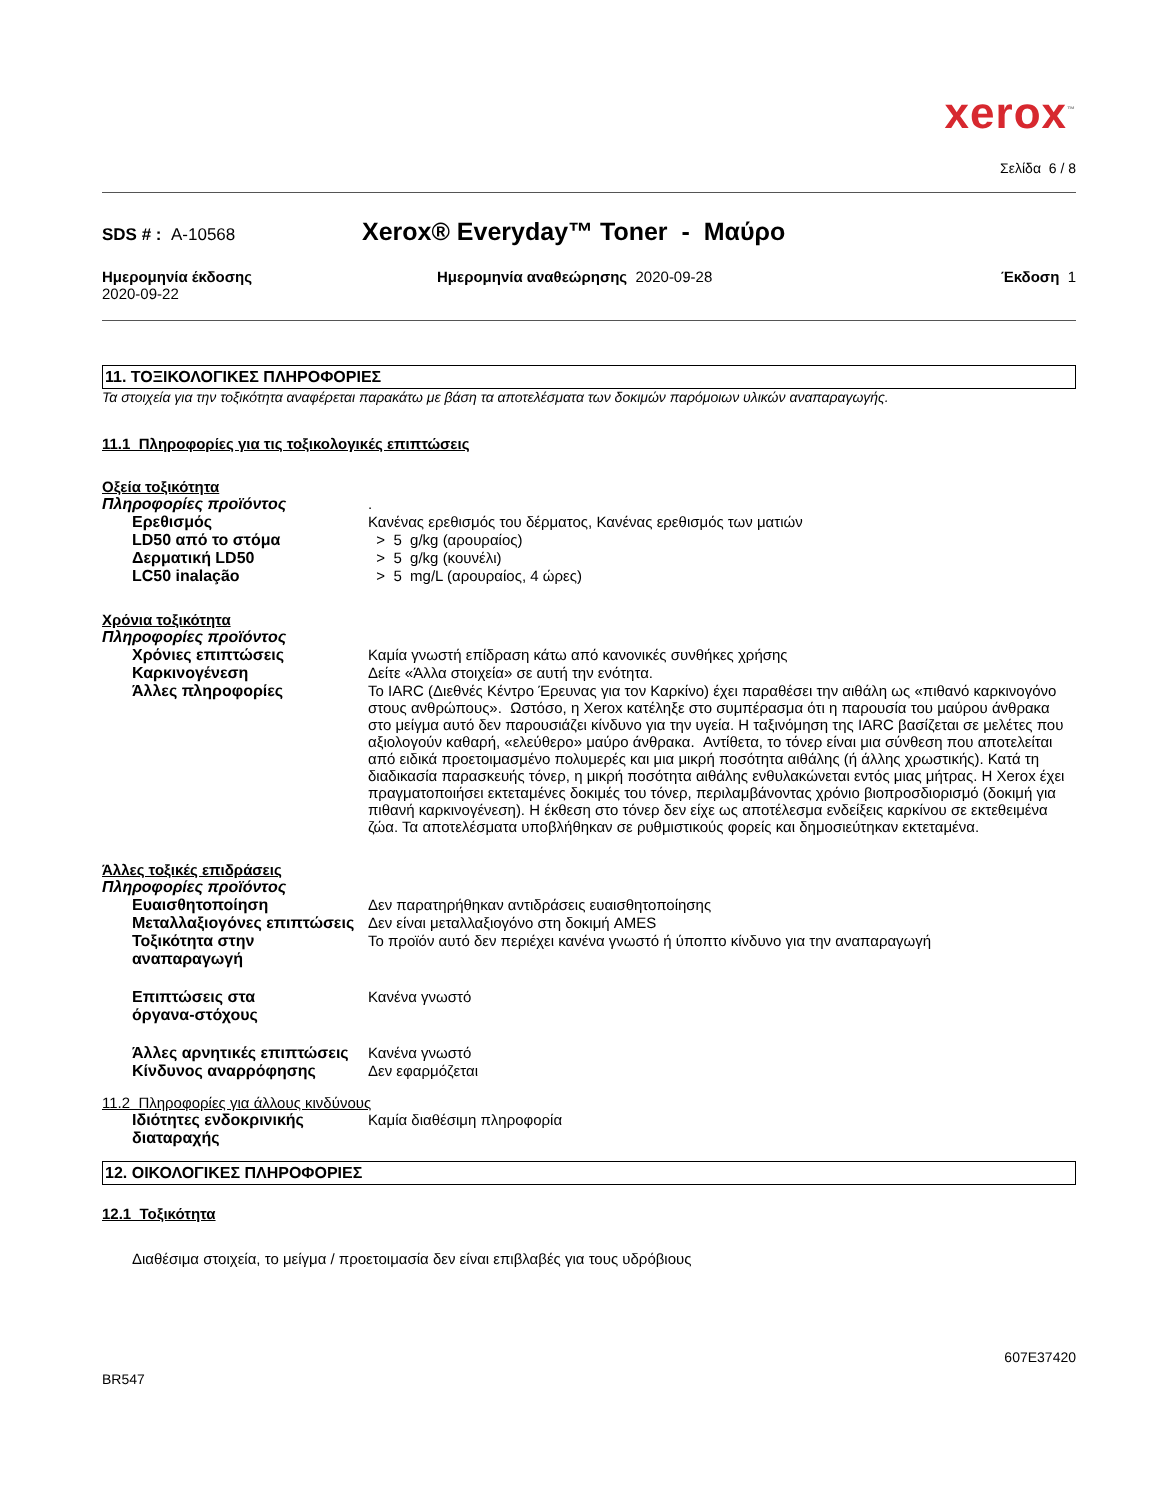xerox<sup>™</sup>
Σελίδα 6 / 8
SDS # : A-10568
Xerox® Everyday™ Toner - Μαύρο
Ημερομηνία έκδοσης
2020-09-22
Ημερομηνία αναθεώρησης 2020-09-28
Έκδοση 1
11. ΤΟΞΙΚΟΛΟΓΙΚΕΣ ΠΛΗΡΟΦΟΡΙΕΣ
Τα στοιχεία για την τοξικότητα αναφέρεται παρακάτω με βάση τα αποτελέσματα των δοκιμών παρόμοιων υλικών αναπαραγωγής.
11.1 Πληροφορίες για τις τοξικολογικές επιπτώσεις
Οξεία τοξικότητα
Πληροφορίες προϊόντος .
Ερεθισμός Κανένας ερεθισμός του δέρματος, Κανένας ερεθισμός των ματιών
LD50 από το στόμα > 5 g/kg (αρουραίος)
Δερματική LD50 > 5 g/kg (κουνέλι)
LC50 inalação > 5 mg/L (αρουραίος, 4 ώρες)
Χρόνια τοξικότητα
Πληροφορίες προϊόντος
Χρόνιες επιπτώσεις Καμία γνωστή επίδραση κάτω από κανονικές συνθήκες χρήσης
Καρκινογένεση Δείτε «Άλλα στοιχεία» σε αυτή την ενότητα.
Άλλες πληροφορίες Το IARC (Διεθνές Κέντρο Έρευνας για τον Καρκίνο) έχει παραθέσει την αιθάλη ως «πιθανό καρκινογόνο στους ανθρώπους». Ωστόσο, η Xerox κατέληξε στο συμπέρασμα ότι η παρουσία του μαύρου άνθρακα στο μείγμα αυτό δεν παρουσιάζει κίνδυνο για την υγεία. Η ταξινόμηση της IARC βασίζεται σε μελέτες που αξιολογούν καθαρή, «ελεύθερο» μαύρο άνθρακα. Αντίθετα, το τόνερ είναι μια σύνθεση που αποτελείται από ειδικά προετοιμασμένο πολυμερές και μια μικρή ποσότητα αιθάλης (ή άλλης χρωστικής). Κατά τη διαδικασία παρασκευής τόνερ, η μικρή ποσότητα αιθάλης ενθυλακώνεται εντός μιας μήτρας. Η Xerox έχει πραγματοποιήσει εκτεταμένες δοκιμές του τόνερ, περιλαμβάνοντας χρόνιο βιοπροσδιορισμό (δοκιμή για πιθανή καρκινογένεση). Η έκθεση στο τόνερ δεν είχε ως αποτέλεσμα ενδείξεις καρκίνου σε εκτεθειμένα ζώα. Τα αποτελέσματα υποβλήθηκαν σε ρυθμιστικούς φορείς και δημοσιεύτηκαν εκτεταμένα.
Άλλες τοξικές επιδράσεις
Πληροφορίες προϊόντος
Ευαισθητοποίηση Δεν παρατηρήθηκαν αντιδράσεις ευαισθητοποίησης
Μεταλλαξιογόνες επιπτώσεις Δεν είναι μεταλλαξιογόνο στη δοκιμή AMES
Τοξικότητα στην αναπαραγωγή Το προϊόν αυτό δεν περιέχει κανένα γνωστό ή ύποπτο κίνδυνο για την αναπαραγωγή
Επιπτώσεις στα
όργανα-στόχους
Κανένα γνωστό
Άλλες αρνητικές επιπτώσεις Κανένα γνωστό
Κίνδυνος αναρρόφησης Δεν εφαρμόζεται
11.2 Πληροφορίες για άλλους κινδύνους
Ιδιότητες ενδοκρινικής
διαταραχής
Καμία διαθέσιμη πληροφορία
12. ΟΙΚΟΛΟΓΙΚΕΣ ΠΛΗΡΟΦΟΡΙΕΣ
12.1 Τοξικότητα
Διαθέσιμα στοιχεία, το μείγμα / προετοιμασία δεν είναι επιβλαβές για τους υδρόβιους
607E37420
BR547